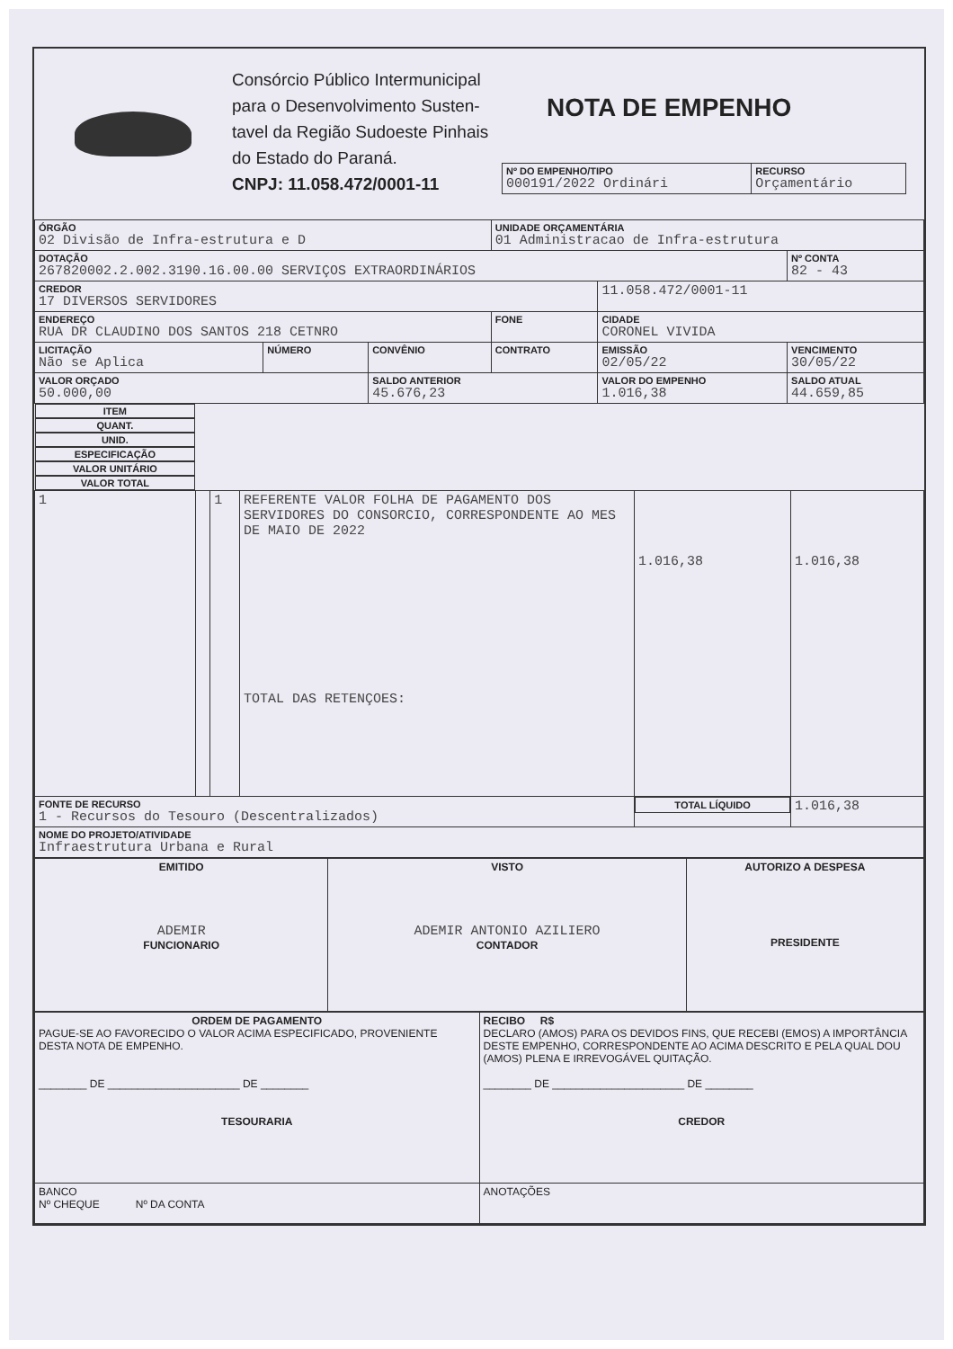Consórcio Público Intermunicipal para o Desenvolvimento Susten-tavel da Região Sudoeste Pinhais do Estado do Paraná.
CNPJ: 11.058.472/0001-11
NOTA DE EMPENHO
| Nº DO EMPENHO/TIPO 000191/2022 Ordinári | RECURSO Orçamentário |
| ÓRGÃO 02 Divisão de Infra-estrutura e D | | | UNIDADE ORÇAMENTÁRIA 01 Administracao de Infra-estrutura | | |
| DOTAÇÃO 267820002.2.002.3190.16.00.00 SERVIÇOS EXTRAORDINÁRIOS | | | | | Nº CONTA 82 - 43 |
| CREDOR 17 DIVERSOS SERVIDORES | | | | 11.058.472/0001-11 | |
| ENDEREÇO RUA DR CLAUDINO DOS SANTOS 218 CETNRO | | | FONE | CIDADE CORONEL VIVIDA | |
| LICITAÇÃO Não se Aplica | NÚMERO | CONVÊNIO | CONTRATO | EMISSÃO 02/05/22 | VENCIMENTO 30/05/22 |
| VALOR ORÇADO 50.000,00 | | SALDO ANTERIOR 45.676,23 | | VALOR DO EMPENHO 1.016,38 | SALDO ATUAL 44.659,85 |
| ITEM | QUANT. | UNID. | ESPECIFICAÇÃO | VALOR UNITÁRIO | VALOR TOTAL |
| --- | --- | --- | --- | --- | --- |
| 1 | | 1 | REFERENTE VALOR FOLHA DE PAGAMENTO DOS SERVIDORES DO CONSORCIO, CORRESPONDENTE AO MES DE MAIO DE 2022 TOTAL DAS RETENÇOES: | 1.016,38 | 1.016,38 |
| FONTE DE RECURSO 1 - Recursos do Tesouro (Descentralizados) | | | | TOTAL LÍQUIDO | 1.016,38 |
| NOME DO PROJETO/ATIVIDADE Infraestrutura Urbana e Rural | | | | | |
| EMITIDO ADEMIR FUNCIONARIO | VISTO ADEMIR ANTONIO AZILIERO CONTADOR | AUTORIZO A DESPESA PRESIDENTE |
| ORDEM DE PAGAMENTO PAGUE-SE AO FAVORECIDO O VALOR ACIMA ESPECIFICADO, PROVENIENTE DESTA NOTA DE EMPENHO. ________ DE ______________________ DE ________ TESOURARIA | RECIBO R$ DECLARO (AMOS) PARA OS DEVIDOS FINS, QUE RECEBI (EMOS) A IMPORTÂNCIA DESTE EMPENHO, CORRESPONDENTE AO ACIMA DESCRITO E PELA QUAL DOU (AMOS) PLENA E IRREVOGÁVEL QUITAÇÃO. ________ DE ______________________ DE ________ CREDOR |
| BANCO Nº CHEQUE Nº DA CONTA | ANOTAÇÕES |